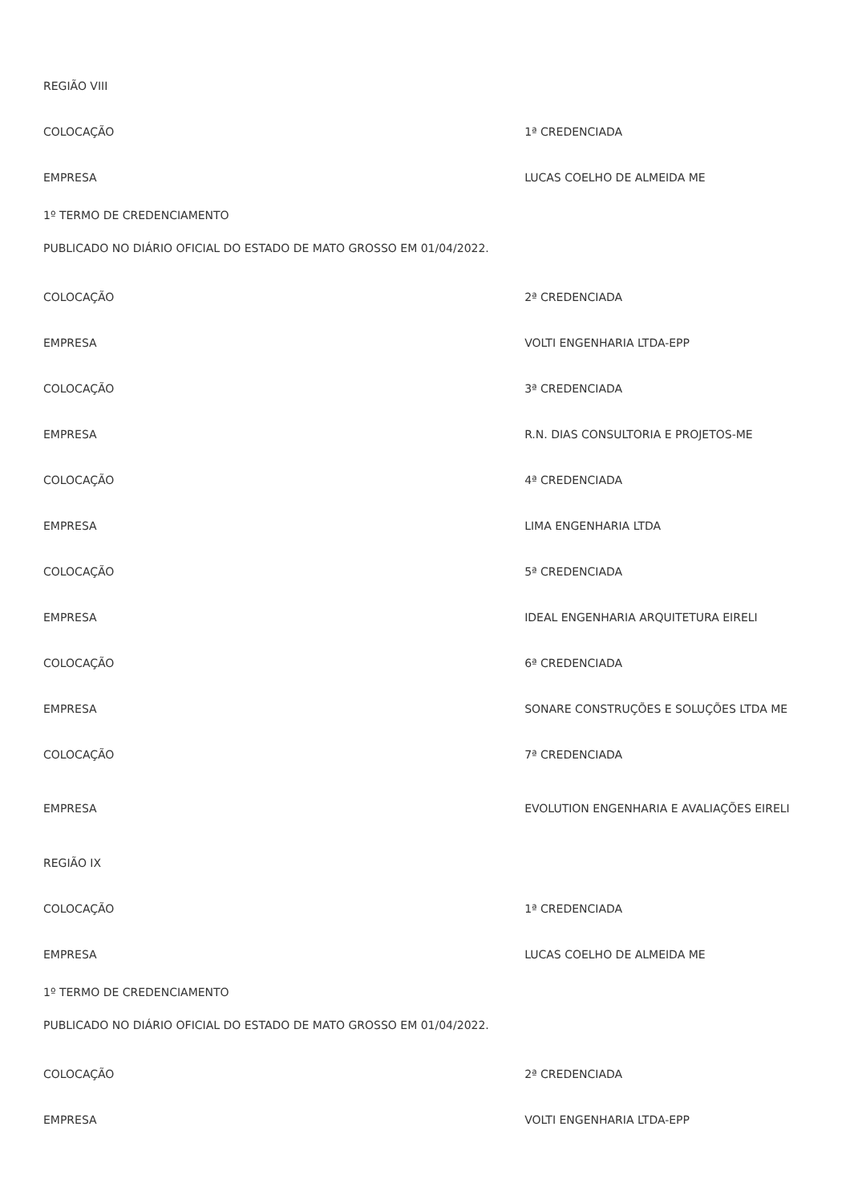| REGIÃO VIII | |
| COLOCAÇÃO | 1ª CREDENCIADA |
| EMPRESA | LUCAS COELHO DE ALMEIDA ME |
| 1º TERMO DE CREDENCIAMENTO | |
| PUBLICADO NO DIÁRIO OFICIAL DO ESTADO DE MATO GROSSO EM 01/04/2022. | |
| COLOCAÇÃO | 2ª CREDENCIADA |
| EMPRESA | VOLTI ENGENHARIA LTDA-EPP |
| COLOCAÇÃO | 3ª CREDENCIADA |
| EMPRESA | R.N. DIAS CONSULTORIA E PROJETOS-ME |
| COLOCAÇÃO | 4ª CREDENCIADA |
| EMPRESA | LIMA ENGENHARIA LTDA |
| COLOCAÇÃO | 5ª CREDENCIADA |
| EMPRESA | IDEAL ENGENHARIA ARQUITETURA EIRELI |
| COLOCAÇÃO | 6ª CREDENCIADA |
| EMPRESA | SONARE CONSTRUÇÕES E SOLUÇÕES LTDA ME |
| COLOCAÇÃO | 7ª CREDENCIADA |
| EMPRESA | EVOLUTION ENGENHARIA E AVALIAÇÕES EIRELI |
| REGIÃO IX | |
| COLOCAÇÃO | 1ª CREDENCIADA |
| EMPRESA | LUCAS COELHO DE ALMEIDA ME |
| 1º TERMO DE CREDENCIAMENTO | |
| PUBLICADO NO DIÁRIO OFICIAL DO ESTADO DE MATO GROSSO EM 01/04/2022. | |
| COLOCAÇÃO | 2ª CREDENCIADA |
| EMPRESA | VOLTI ENGENHARIA LTDA-EPP |